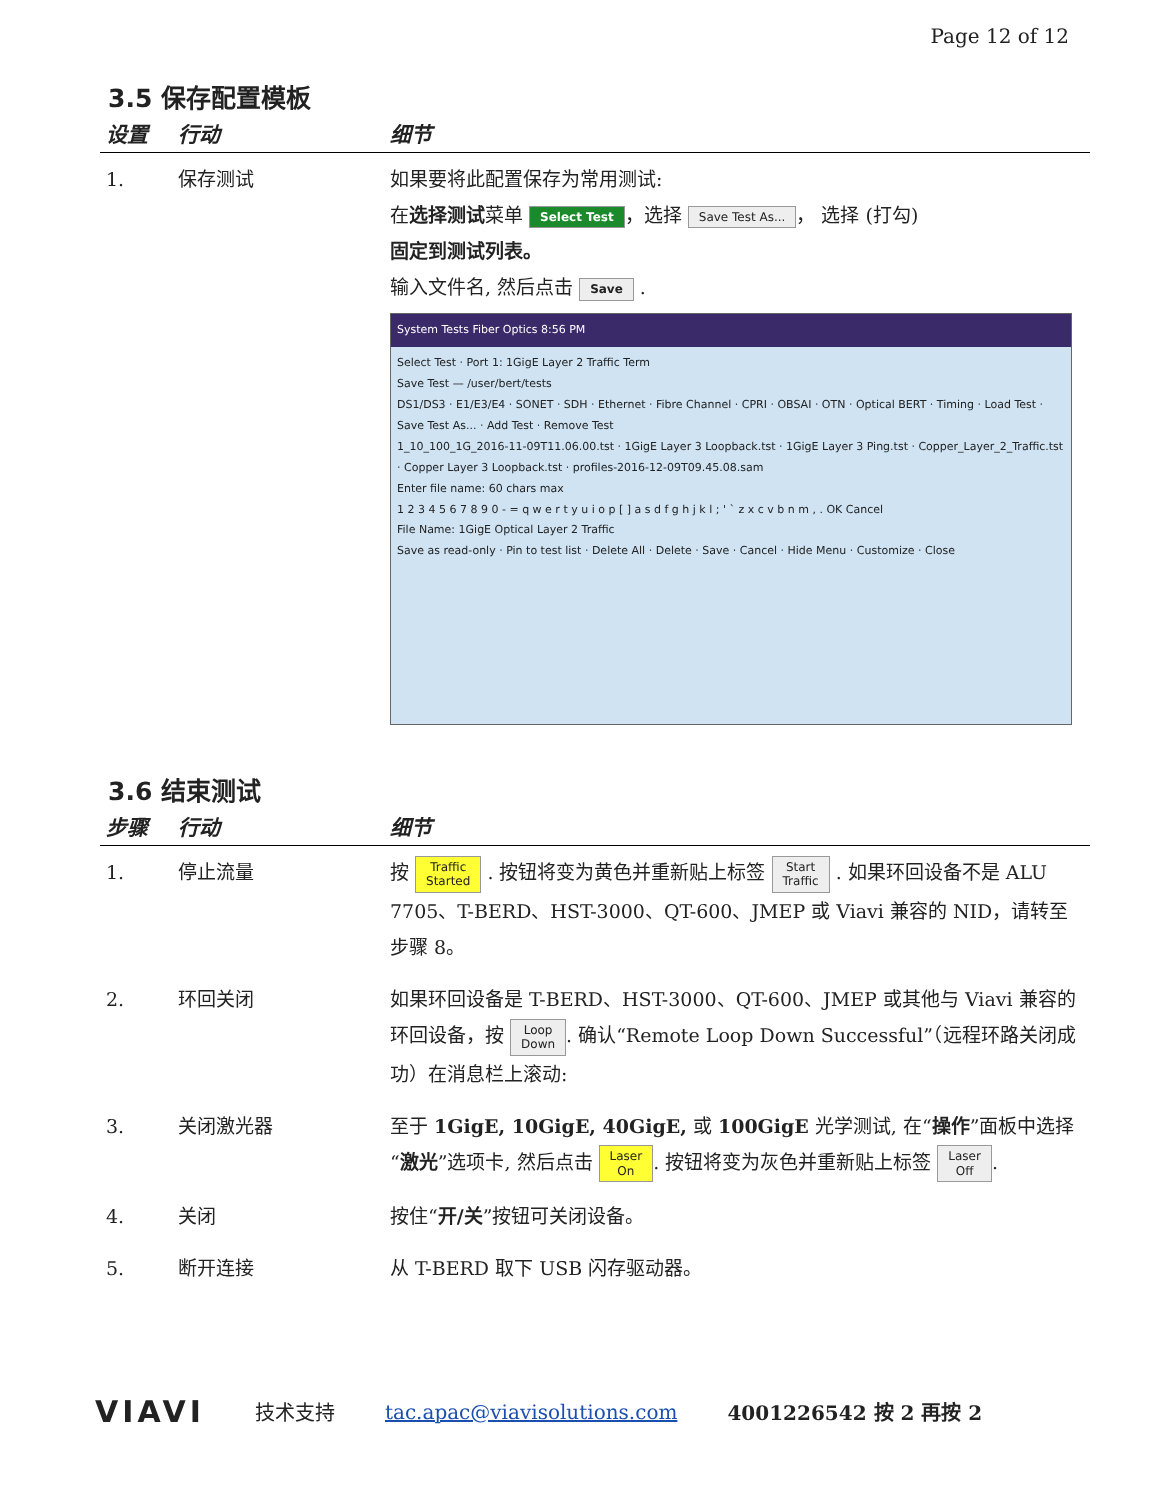Page 12 of 12
3.5 保存配置模板
| 设置 | 行动 | 细节 |
| --- | --- | --- |
| 1. | 保存测试 | 如果要将此配置保存为常用测试: 在 选择测试 菜单 Select Test ，选择 Save Test As... ， 选择 (打勾) 固定到测试列表。 输入文件名, 然后点击 Save . System Tests Fiber Optics 8:56 PM Select Test · Port 1: 1GigE Layer 2 Traffic Term Save Test — /user/bert/tests DS1/DS3 · E1/E3/E4 · SONET · SDH · Ethernet · Fibre Channel · CPRI · OBSAI · OTN · Optical BERT · Timing · Load Test · Save Test As... · Add Test · Remove Test 1_10_100_1G_2016-11-09T11.06.00.tst · 1GigE Layer 3 Loopback.tst · 1GigE Layer 3 Ping.tst · Copper_Layer_2_Traffic.tst · Copper Layer 3 Loopback.tst · profiles-2016-12-09T09.45.08.sam Enter file name: 60 chars max 1 2 3 4 5 6 7 8 9 0 - = q w e r t y u i o p [ ] a s d f g h j k l ; ' ` z x c v b n m , . OK Cancel File Name: 1GigE Optical Layer 2 Traffic Save as read-only · Pin to test list · Delete All · Delete · Save · Cancel · Hide Menu · Customize · Close |
3.6 结束测试
| 步骤 | 行动 | 细节 |
| --- | --- | --- |
| 1. | 停止流量 | 按 Traffic Started . 按钮将变为黄色并重新贴上标签 Start Traffic . 如果环回设备不是 ALU 7705、T-BERD、HST-3000、QT-600、JMEP 或 Viavi 兼容的 NID，请转至步骤 8。 |
| 2. | 环回关闭 | 如果环回设备是 T-BERD、HST-3000、QT-600、JMEP 或其他与 Viavi 兼容的环回设备，按 Loop Down . 确认“Remote Loop Down Successful”（远程环路关闭成功）在消息栏上滚动: |
| 3. | 关闭激光器 | 至于 1GigE, 10GigE, 40GigE, 或 100GigE 光学测试, 在“ 操作 ”面板中选择“ 激光 ”选项卡, 然后点击 Laser On . 按钮将变为灰色并重新贴上标签 Laser Off . |
| 4. | 关闭 | 按住“ 开/关 ”按钮可关闭设备。 |
| 5. | 断开连接 | 从 T-BERD 取下 USB 闪存驱动器。 |
VIAVI 技术支持 tac.apac@viavisolutions.com 4001226542 按 2 再按 2